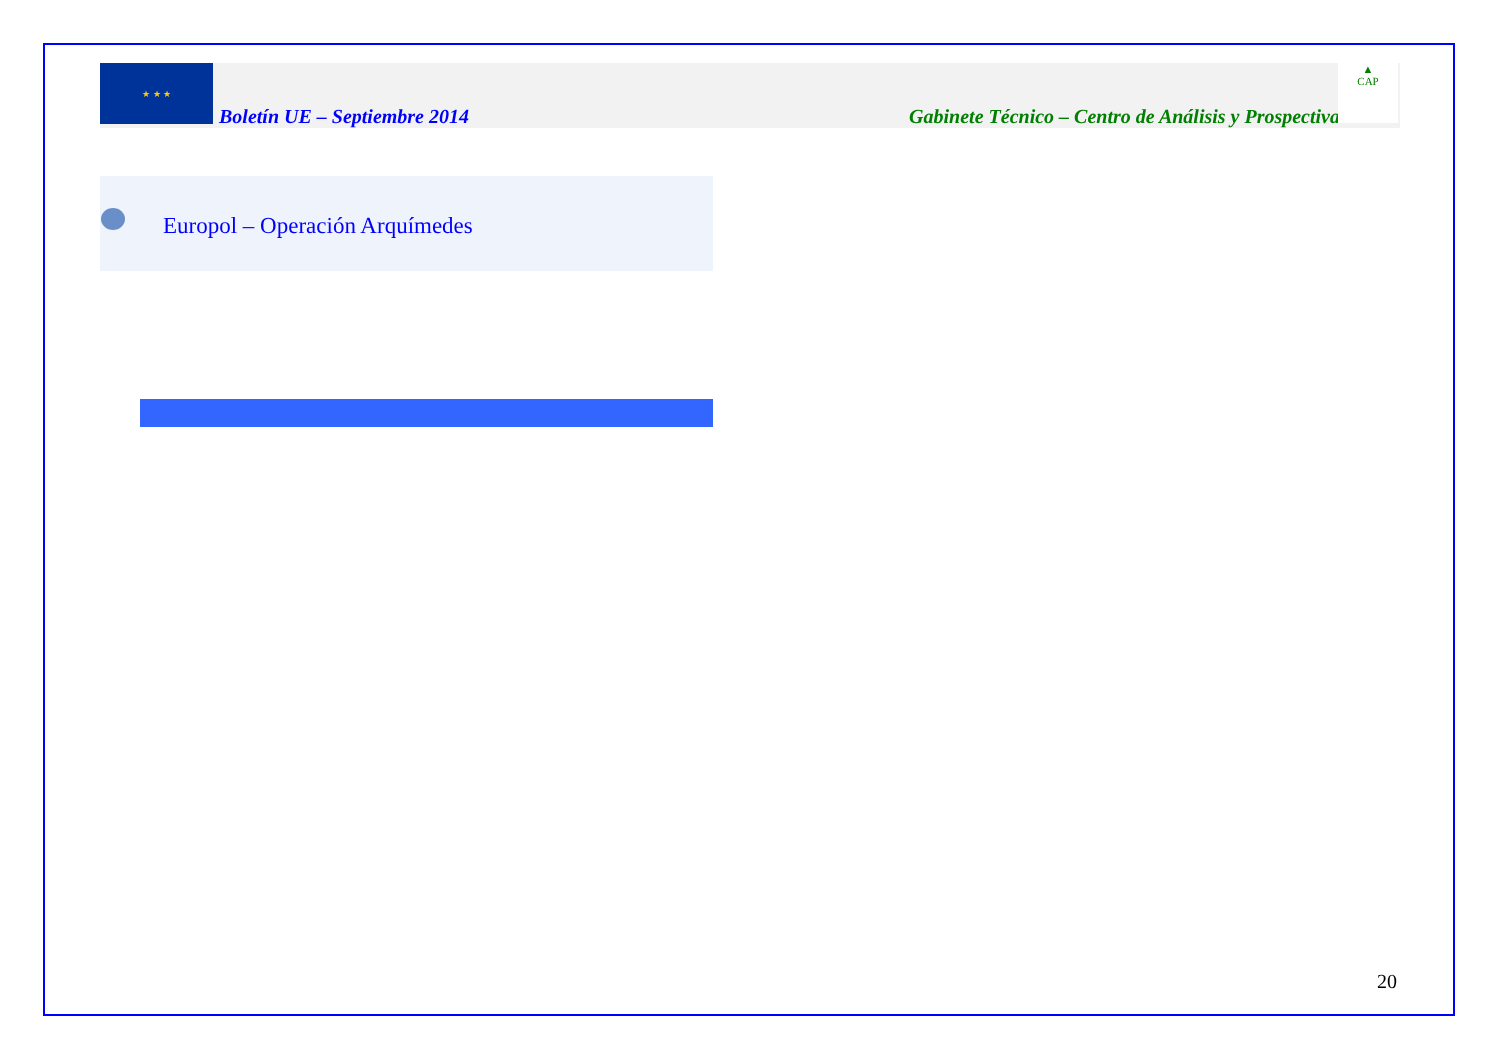★ ★ ★
Boletín UE – Septiembre 2014 Gabinete Técnico – Centro de Análisis y Prospectiva
▲
CAP
Europol – Operación Arquímedes
20